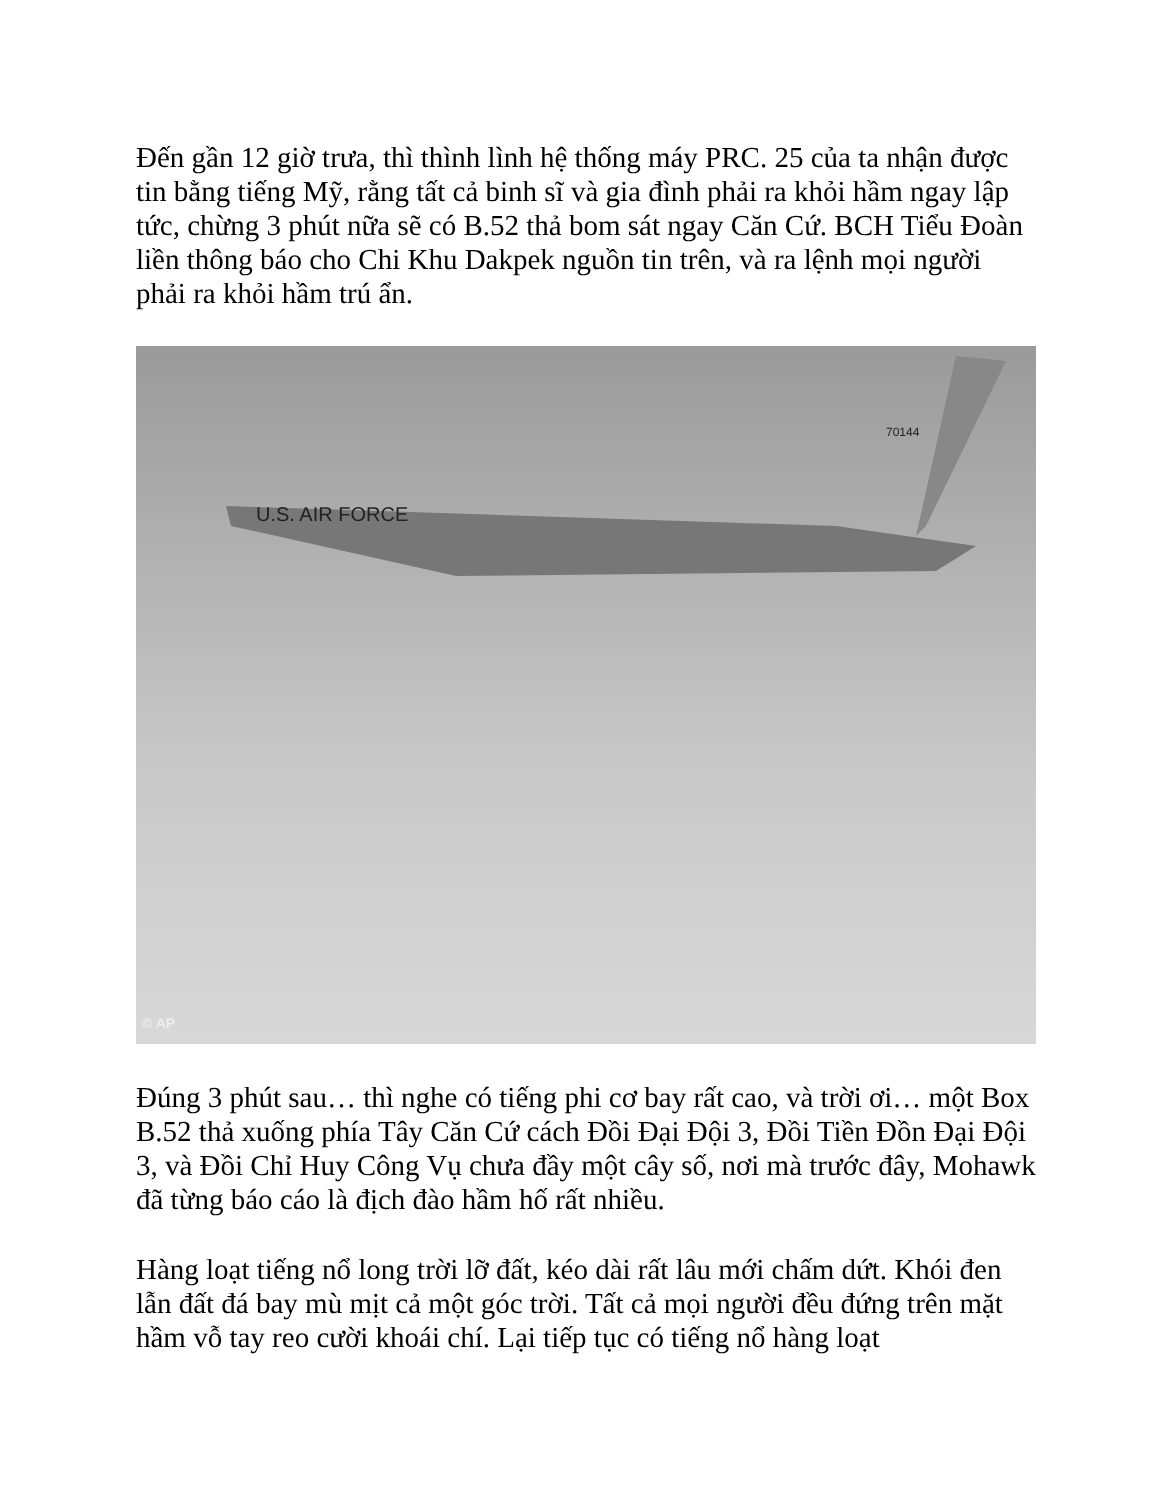Đến gần 12 giờ trưa, thì thình lình hệ thống máy PRC. 25 của ta nhận được tin bằng tiếng Mỹ, rằng tất cả binh sĩ và gia đình phải ra khỏi hầm ngay lập tức, chừng 3 phút nữa sẽ có B.52 thả bom sát ngay Căn Cứ. BCH Tiểu Đoàn liền thông báo cho Chi Khu Dakpek nguồn tin trên, và ra lệnh mọi người phải ra khỏi hầm trú ẩn.
U.S. AIR FORCE
70144
© AP
Đúng 3 phút sau… thì nghe có tiếng phi cơ bay rất cao, và trời ơi… một Box B.52 thả xuống phía Tây Căn Cứ cách Đồi Đại Đội 3, Đồi Tiền Đồn Đại Đội 3, và Đồi Chỉ Huy Công Vụ chưa đầy một cây số, nơi mà trước đây, Mohawk đã từng báo cáo là địch đào hầm hố rất nhiều.
Hàng loạt tiếng nổ long trời lỡ đất, kéo dài rất lâu mới chấm dứt. Khói đen lẫn đất đá bay mù mịt cả một góc trời. Tất cả mọi người đều đứng trên mặt hầm vỗ tay reo cười khoái chí. Lại tiếp tục có tiếng nổ hàng loạt